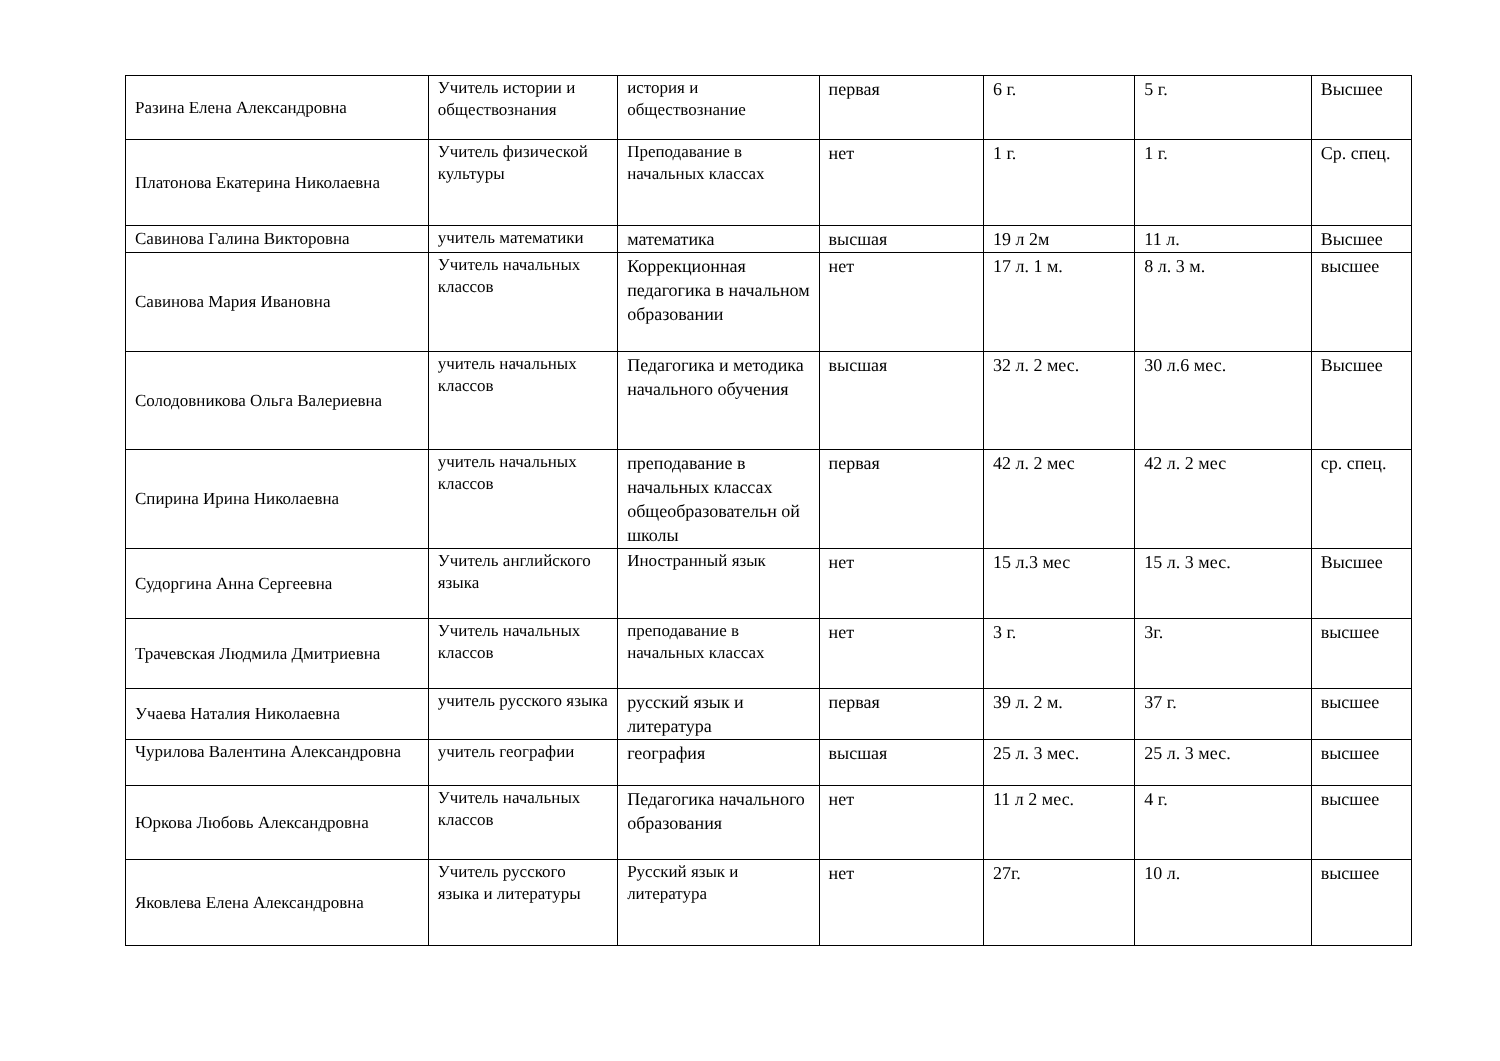| Разина Елена Александровна | Учитель истории и обществознания | история и обществознание | первая | 6 г. | 5 г. | Высшее |
| Платонова Екатерина Николаевна | Учитель физической культуры | Преподавание в начальных классах | нет | 1 г. | 1 г. | Ср. спец. |
| Савинова Галина Викторовна | учитель математики | математика | высшая | 19 л 2м | 11 л. | Высшее |
| Савинова Мария Ивановна | Учитель начальных классов | Коррекционная педагогика в начальном образовании | нет | 17 л. 1 м. | 8 л. 3 м. | высшее |
| Солодовникова Ольга Валериевна | учитель начальных классов | Педагогика и методика начального обучения | высшая | 32 л. 2 мес. | 30 л.6 мес. | Высшее |
| Спирина Ирина Николаевна | учитель начальных классов | преподавание в начальных классах общеобразовательн ой школы | первая | 42 л. 2 мес | 42 л. 2 мес | ср. спец. |
| Судоргина Анна Сергеевна | Учитель английского языка | Иностранный язык | нет | 15 л.3 мес | 15 л. 3 мес. | Высшее |
| Трачевская Людмила Дмитриевна | Учитель начальных классов | преподавание в начальных классах | нет | 3 г. | 3г. | высшее |
| Учаева Наталия Николаевна | учитель русского языка | русский язык и литература | первая | 39 л. 2 м. | 37 г. | высшее |
| Чурилова Валентина Александровна | учитель географии | география | высшая | 25 л. 3 мес. | 25 л. 3 мес. | высшее |
| Юркова Любовь Александровна | Учитель начальных классов | Педагогика начального образования | нет | 11 л 2 мес. | 4 г. | высшее |
| Яковлева Елена Александровна | Учитель русского языка и литературы | Русский язык и литература | нет | 27г. | 10 л. | высшее |